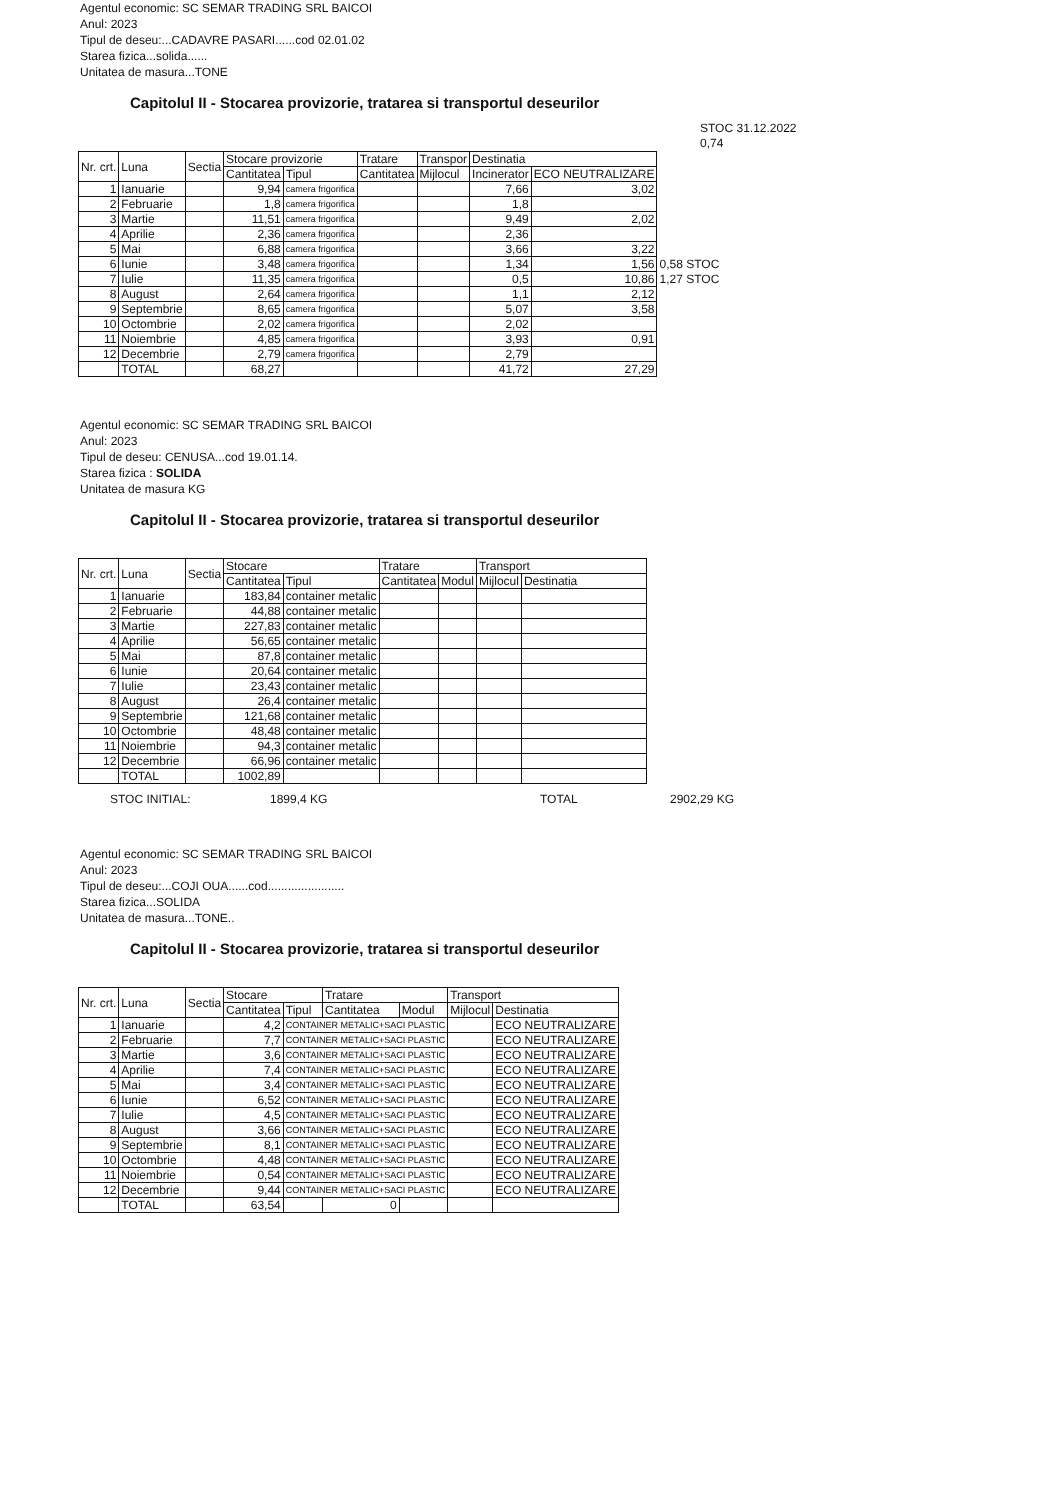Agentul economic: SC SEMAR TRADING SRL BAICOI
Anul: 2023
Tipul de deseu:...CADAVRE PASARI......cod 02.01.02
Starea fizica...solida......
Unitatea de masura...TONE
Capitolul II - Stocarea provizorie, tratarea si transportul deseurilor
STOC 31.12.2022
0,74
| Nr. crt. | Luna | Sectia | Stocare provizorie | | Tratare | Transpor | Destinatia | | |
| --- | --- | --- | --- | --- | --- | --- | --- | --- | --- |
| | | | Cantitatea | Tipul | Cantitatea | Mijlocul | Incinerator | ECO NEUTRALIZARE | |
| 1 | Ianuarie | | 9,94 | camera frigorifica | | | 7,66 | 3,02 | |
| 2 | Februarie | | 1,8 | camera frigorifica | | | 1,8 | | |
| 3 | Martie | | 11,51 | camera frigorifica | | | 9,49 | 2,02 | |
| 4 | Aprilie | | 2,36 | camera frigorifica | | | 2,36 | | |
| 5 | Mai | | 6,88 | camera frigorifica | | | 3,66 | 3,22 | |
| 6 | Iunie | | 3,48 | camera frigorifica | | | 1,34 | 1,56 | 0,58 STOC |
| 7 | Iulie | | 11,35 | camera frigorifica | | | 0,5 | 10,86 | 1,27 STOC |
| 8 | August | | 2,64 | camera frigorifica | | | 1,1 | 2,12 | |
| 9 | Septembrie | | 8,65 | camera frigorifica | | | 5,07 | 3,58 | |
| 10 | Octombrie | | 2,02 | camera frigorifica | | | 2,02 | | |
| 11 | Noiembrie | | 4,85 | camera frigorifica | | | 3,93 | 0,91 | |
| 12 | Decembrie | | 2,79 | camera frigorifica | | | 2,79 | | |
| | TOTAL | | 68,27 | | | | 41,72 | 27,29 | |
Agentul economic: SC SEMAR TRADING SRL BAICOI
Anul: 2023
Tipul de deseu: CENUSA...cod 19.01.14.
Starea fizica : SOLIDA
Unitatea de masura KG
Capitolul II - Stocarea provizorie, tratarea si transportul deseurilor
| Nr. crt. | Luna | Sectia | Stocare | | Tratare | | Transport | |
| --- | --- | --- | --- | --- | --- | --- | --- | --- |
| | | | Cantitatea | Tipul | Cantitatea | Modul | Mijlocul | Destinatia |
| 1 | Ianuarie | | 183,84 | container metalic | | | | |
| 2 | Februarie | | 44,88 | container metalic | | | | |
| 3 | Martie | | 227,83 | container metalic | | | | |
| 4 | Aprilie | | 56,65 | container metalic | | | | |
| 5 | Mai | | 87,8 | container metalic | | | | |
| 6 | Iunie | | 20,64 | container metalic | | | | |
| 7 | Iulie | | 23,43 | container metalic | | | | |
| 8 | August | | 26,4 | container metalic | | | | |
| 9 | Septembrie | | 121,68 | container metalic | | | | |
| 10 | Octombrie | | 48,48 | container metalic | | | | |
| 11 | Noiembrie | | 94,3 | container metalic | | | | |
| 12 | Decembrie | | 66,96 | container metalic | | | | |
| | TOTAL | | 1002,89 | | | | | |
STOC INITIAL: 1899,4 KG TOTAL 2902,29 KG
Agentul economic: SC SEMAR TRADING SRL BAICOI
Anul: 2023
Tipul de deseu:...COJI OUA......cod.......................
Starea fizica...SOLIDA
Unitatea de masura...TONE..
Capitolul II - Stocarea provizorie, tratarea si transportul deseurilor
| Nr. crt. | Luna | Sectia | Stocare | | Tratare | | Transport | |
| --- | --- | --- | --- | --- | --- | --- | --- | --- |
| | | | Cantitatea | Tipul | Cantitatea | Modul | Mijlocul | Destinatia |
| 1 | Ianuarie | | 4,2 | CONTAINER METALIC+SACI PLASTIC | | | | ECO NEUTRALIZARE |
| 2 | Februarie | | 7,7 | CONTAINER METALIC+SACI PLASTIC | | | | ECO NEUTRALIZARE |
| 3 | Martie | | 3,6 | CONTAINER METALIC+SACI PLASTIC | | | | ECO NEUTRALIZARE |
| 4 | Aprilie | | 7,4 | CONTAINER METALIC+SACI PLASTIC | | | | ECO NEUTRALIZARE |
| 5 | Mai | | 3,4 | CONTAINER METALIC+SACI PLASTIC | | | | ECO NEUTRALIZARE |
| 6 | Iunie | | 6,52 | CONTAINER METALIC+SACI PLASTIC | | | | ECO NEUTRALIZARE |
| 7 | Iulie | | 4,5 | CONTAINER METALIC+SACI PLASTIC | | | | ECO NEUTRALIZARE |
| 8 | August | | 3,66 | CONTAINER METALIC+SACI PLASTIC | | | | ECO NEUTRALIZARE |
| 9 | Septembrie | | 8,1 | CONTAINER METALIC+SACI PLASTIC | | | | ECO NEUTRALIZARE |
| 10 | Octombrie | | 4,48 | CONTAINER METALIC+SACI PLASTIC | | | | ECO NEUTRALIZARE |
| 11 | Noiembrie | | 0,54 | CONTAINER METALIC+SACI PLASTIC | | | | ECO NEUTRALIZARE |
| 12 | Decembrie | | 9,44 | CONTAINER METALIC+SACI PLASTIC | | | | ECO NEUTRALIZARE |
| | TOTAL | | 63,54 | | 0 | | | |